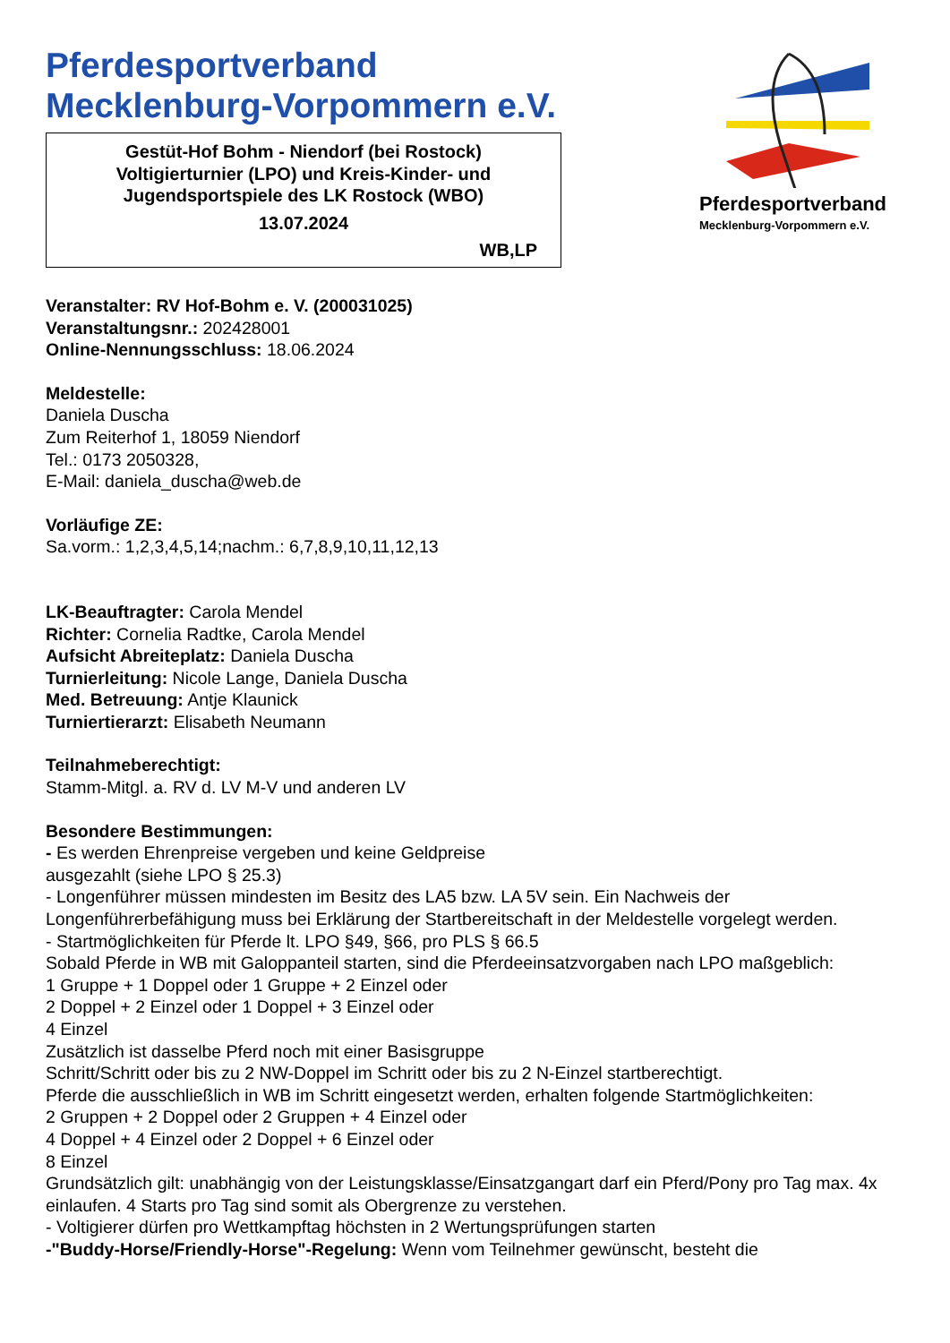Pferdesportverband
Mecklenburg-Vorpommern e.V.
Gestüt-Hof Bohm - Niendorf (bei Rostock)
Voltigierturnier (LPO) und Kreis-Kinder- und
Jugendsportspiele des LK Rostock (WBO)
13.07.2024
WB,LP
Pferdesportverband
Mecklenburg-Vorpommern e.V.
Veranstalter: RV Hof-Bohm e. V. (200031025)
Veranstaltungsnr.: 202428001
Online-Nennungsschluss: 18.06.2024
Meldestelle:
Daniela Duscha
Zum Reiterhof 1, 18059 Niendorf
Tel.: 0173 2050328,
E-Mail: daniela_duscha@web.de
Vorläufige ZE:
Sa.vorm.: 1,2,3,4,5,14;nachm.: 6,7,8,9,10,11,12,13
LK-Beauftragter: Carola Mendel
Richter: Cornelia Radtke, Carola Mendel
Aufsicht Abreiteplatz: Daniela Duscha
Turnierleitung: Nicole Lange, Daniela Duscha
Med. Betreuung: Antje Klaunick
Turniertierarzt: Elisabeth Neumann
Teilnahmeberechtigt:
Stamm-Mitgl. a. RV d. LV M-V und anderen LV
Besondere Bestimmungen:
- Es werden Ehrenpreise vergeben und keine Geldpreise
ausgezahlt (siehe LPO § 25.3)
- Longenführer müssen mindesten im Besitz des LA5 bzw. LA 5V sein. Ein Nachweis der Longenführerbefähigung muss bei Erklärung der Startbereitschaft in der Meldestelle vorgelegt werden.
- Startmöglichkeiten für Pferde lt. LPO §49, §66, pro PLS § 66.5
Sobald Pferde in WB mit Galoppanteil starten, sind die Pferdeeinsatzvorgaben nach LPO maßgeblich:
1 Gruppe + 1 Doppel oder 1 Gruppe + 2 Einzel oder
2 Doppel + 2 Einzel oder 1 Doppel + 3 Einzel oder
4 Einzel
Zusätzlich ist dasselbe Pferd noch mit einer Basisgruppe
Schritt/Schritt oder bis zu 2 NW-Doppel im Schritt oder bis zu 2 N-Einzel startberechtigt.
Pferde die ausschließlich in WB im Schritt eingesetzt werden, erhalten folgende Startmöglichkeiten:
2 Gruppen + 2 Doppel oder 2 Gruppen + 4 Einzel oder
4 Doppel + 4 Einzel oder 2 Doppel + 6 Einzel oder
8 Einzel
Grundsätzlich gilt: unabhängig von der Leistungsklasse/Einsatzgangart darf ein Pferd/Pony pro Tag max. 4x einlaufen. 4 Starts pro Tag sind somit als Obergrenze zu verstehen.
- Voltigierer dürfen pro Wettkampftag höchsten in 2 Wertungsprüfungen starten
-"Buddy-Horse/Friendly-Horse"-Regelung: Wenn vom Teilnehmer gewünscht, besteht die